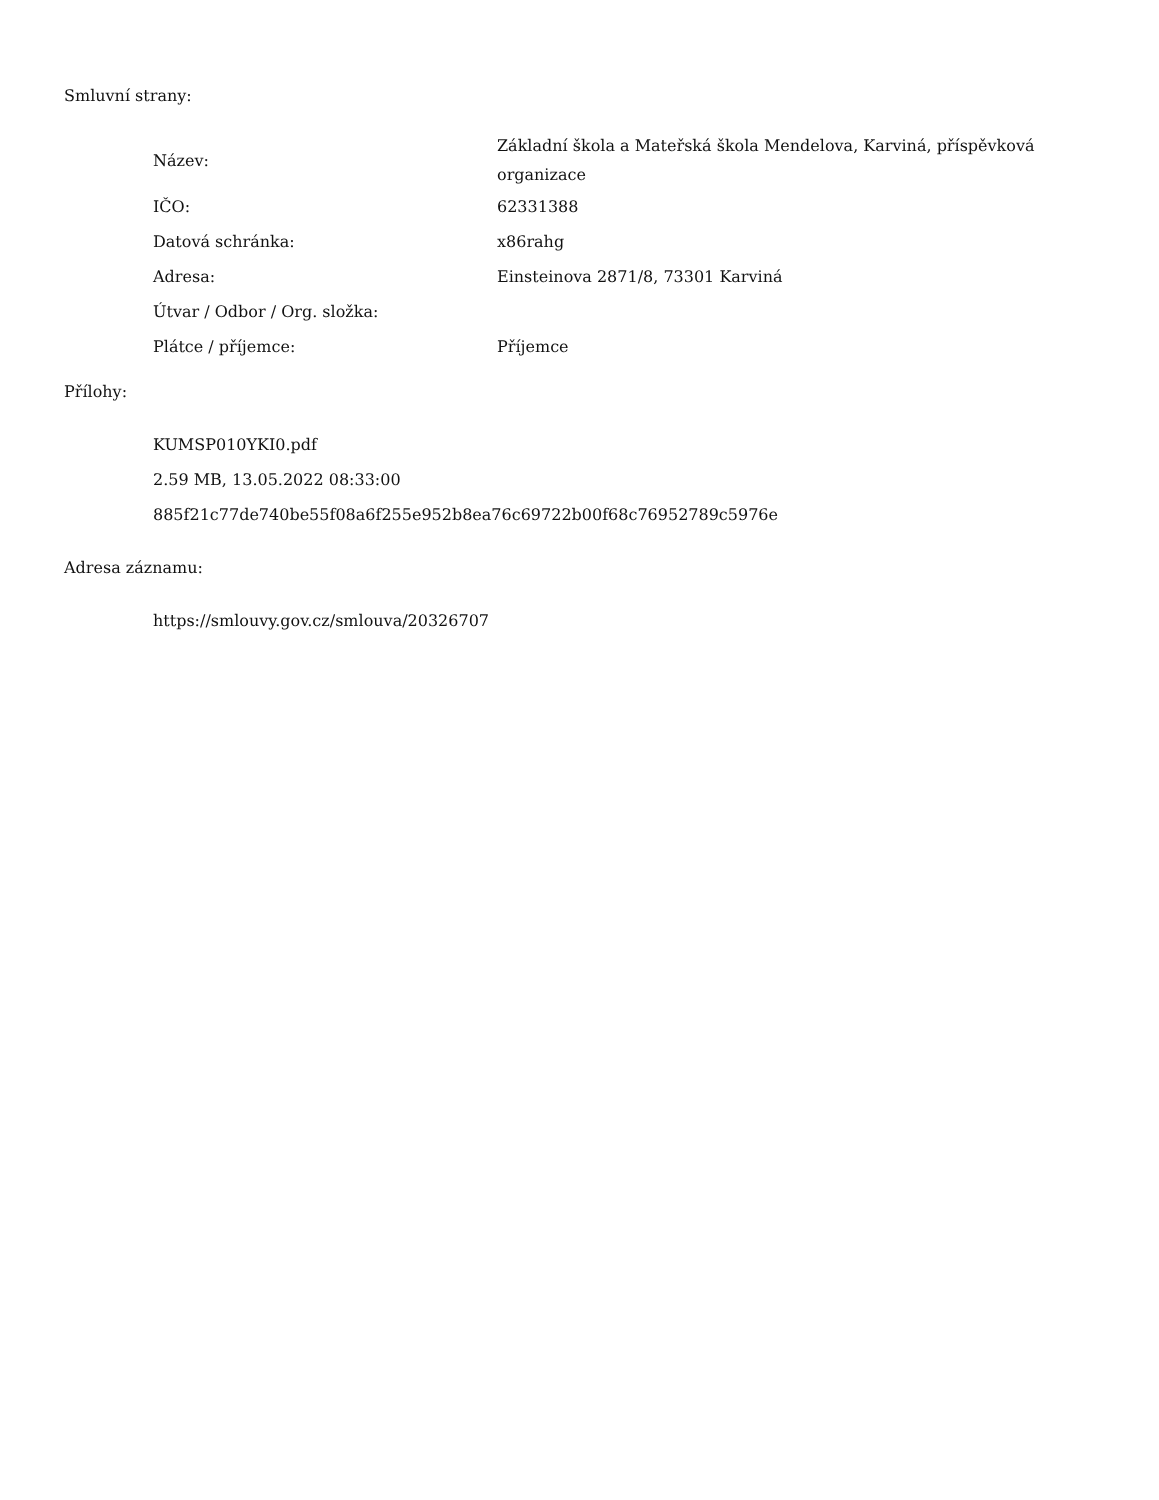Smluvní strany:
| Název: | Základní škola a Mateřská škola Mendelova, Karviná, příspěvková organizace |
| IČO: | 62331388 |
| Datová schránka: | x86rahg |
| Adresa: | Einsteinova 2871/8, 73301 Karviná |
| Útvar / Odbor / Org. složka: | |
| Plátce / příjemce: | Příjemce |
Přílohy:
KUMSP010YKI0.pdf
2.59 MB, 13.05.2022 08:33:00
885f21c77de740be55f08a6f255e952b8ea76c69722b00f68c76952789c5976e
Adresa záznamu:
https://smlouvy.gov.cz/smlouva/20326707